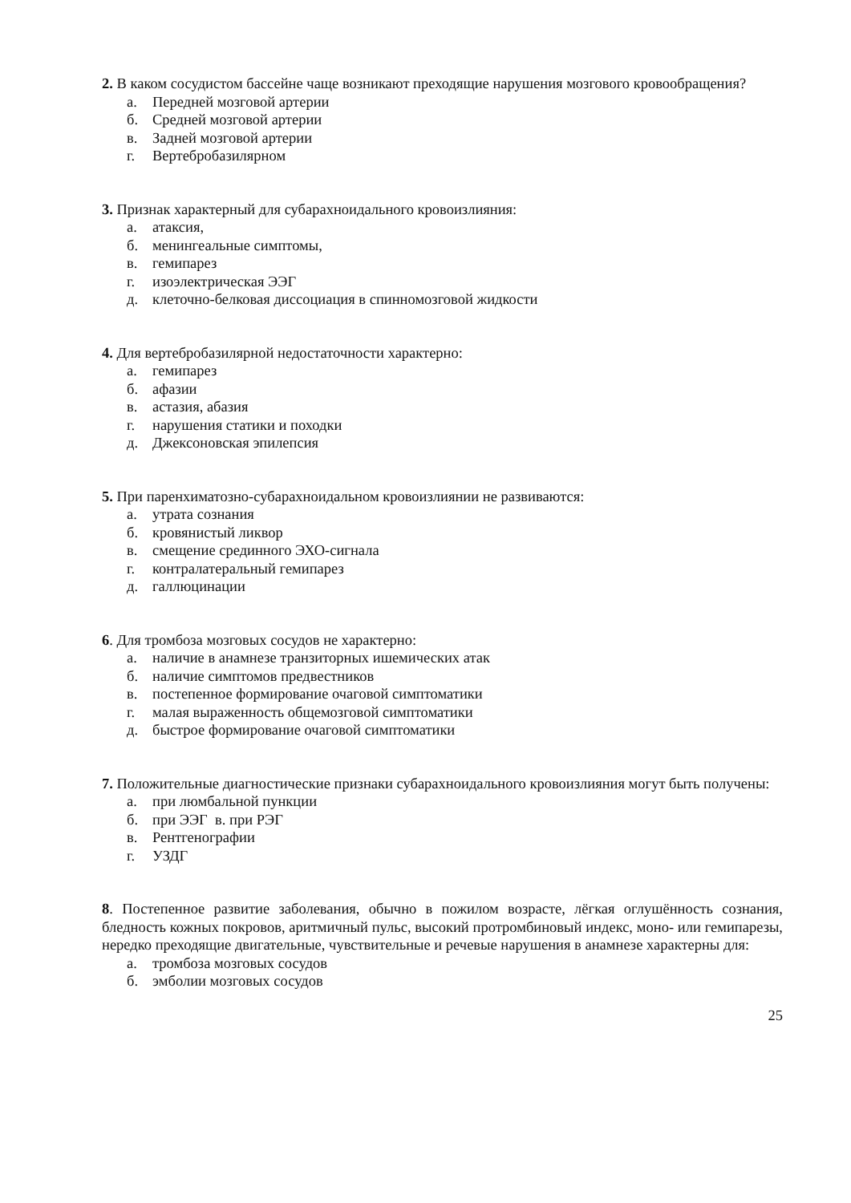2. В каком сосудистом бассейне чаще возникают преходящие нарушения мозгового кровообращения?
а. Передней мозговой артерии
б. Средней мозговой артерии
в. Задней мозговой артерии
г. Вертебробазилярном
3. Признак характерный для субарахноидального кровоизлияния:
а. атаксия,
б. менингеальные симптомы,
в. гемипарез
г. изоэлектрическая ЭЭГ
д. клеточно-белковая диссоциация в спинномозговой жидкости
4. Для вертебробазилярной недостаточности характерно:
а. гемипарез
б. афазии
в. астазия, абазия
г. нарушения статики и походки
д. Джексоновская эпилепсия
5. При паренхиматозно-субарахноидальном кровоизлиянии не развиваются:
а. утрата сознания
б. кровянистый ликвор
в. смещение срединного ЭХО-сигнала
г. контралатеральный гемипарез
д. галлюцинации
6. Для тромбоза мозговых сосудов не характерно:
а. наличие в анамнезе транзиторных ишемических атак
б. наличие симптомов предвестников
в. постепенное формирование очаговой симптоматики
г. малая выраженность общемозговой симптоматики
д. быстрое формирование очаговой симптоматики
7. Положительные диагностические признаки субарахноидального кровоизлияния могут быть получены:
а. при люмбальной пункции
б. при ЭЭГ в. при РЭГ
в. Рентгенографии
г. УЗДГ
8. Постепенное развитие заболевания, обычно в пожилом возрасте, лёгкая оглушённость сознания, бледность кожных покровов, аритмичный пульс, высокий протромбиновый индекс, моно- или гемипарезы, нередко преходящие двигательные, чувствительные и речевые нарушения в анамнезе характерны для:
а. тромбоза мозговых сосудов
б. эмболии мозговых сосудов
25